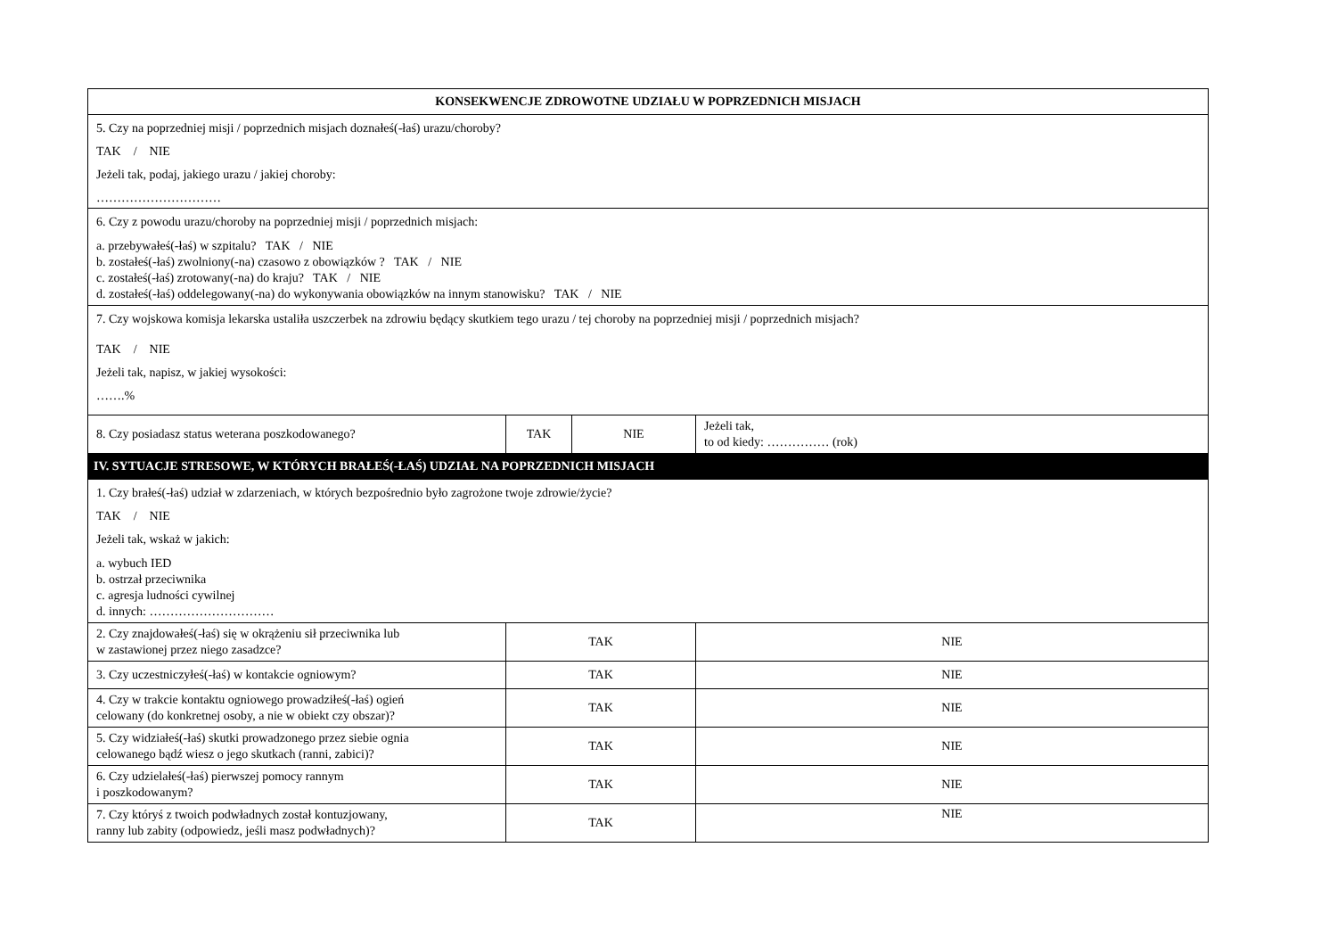| KONSEKWENCJE ZDROWOTNE UDZIAŁU W POPRZEDNICH MISJACH | | | | |
| --- | --- | --- | --- | --- |
| 5. Czy na poprzedniej misji / poprzednich misjach doznałeś(-łaś) urazu/choroby? TAK / NIE Jeżeli tak, podaj, jakiego urazu / jakiej choroby: ………………………… | | | | |
| 6. Czy z powodu urazu/choroby na poprzedniej misji / poprzednich misjach: a. przebywałeś(-łaś) w szpitalu? TAK / NIE b. zostałeś(-łaś) zwolniony(-na) czasowo z obowiązków ? TAK / NIE c. zostałeś(-łaś) zrotowany(-na) do kraju? TAK / NIE d. zostałeś(-łaś) oddelegowany(-na) do wykonywania obowiązków na innym stanowisku? TAK / NIE | | | | |
| 7. Czy wojskowa komisja lekarska ustaliła uszczerbek na zdrowiu będący skutkiem tego urazu / tej choroby na poprzedniej misji / poprzednich misjach? TAK / NIE Jeżeli tak, napisz, w jakiej wysokości: …….% | | | | |
| 8. Czy posiadasz status weterana poszkodowanego? | TAK | NIE | Jeżeli tak, to od kiedy: …………… (rok) | |
| IV. SYTUACJE STRESOWE, W KTÓRYCH BRAŁEŚ(-ŁAŚ) UDZIAŁ NA POPRZEDNICH MISJACH | | | | |
| 1. Czy brałeś(-łaś) udział w zdarzeniach, w których bezpośrednio było zagrożone twoje zdrowie/życie? TAK / NIE Jeżeli tak, wskaż w jakich: a. wybuch IED b. ostrzał przeciwnika c. agresja ludności cywilnej d. innych: ………………………… | | | | |
| 2. Czy znajdowałeś(-łaś) się w okrążeniu sił przeciwnika lub w zastawionej przez niego zasadzce? | TAK | | | NIE |
| 3. Czy uczestniczyłeś(-łaś) w kontakcie ogniowym? | TAK | | | NIE |
| 4. Czy w trakcie kontaktu ogniowego prowadziłeś(-łaś) ogień celowany (do konkretnej osoby, a nie w obiekt czy obszar)? | TAK | | | NIE |
| 5. Czy widziałeś(-łaś) skutki prowadzonego przez siebie ognia celowanego bądź wiesz o jego skutkach (ranni, zabici)? | TAK | | | NIE |
| 6. Czy udzielałeś(-łaś) pierwszej pomocy rannym i poszkodowanym? | TAK | | | NIE |
| 7. Czy któryś z twoich podwładnych został kontuzjowany, ranny lub zabity (odpowiedz, jeśli masz podwładnych)? | TAK | | | NIE |